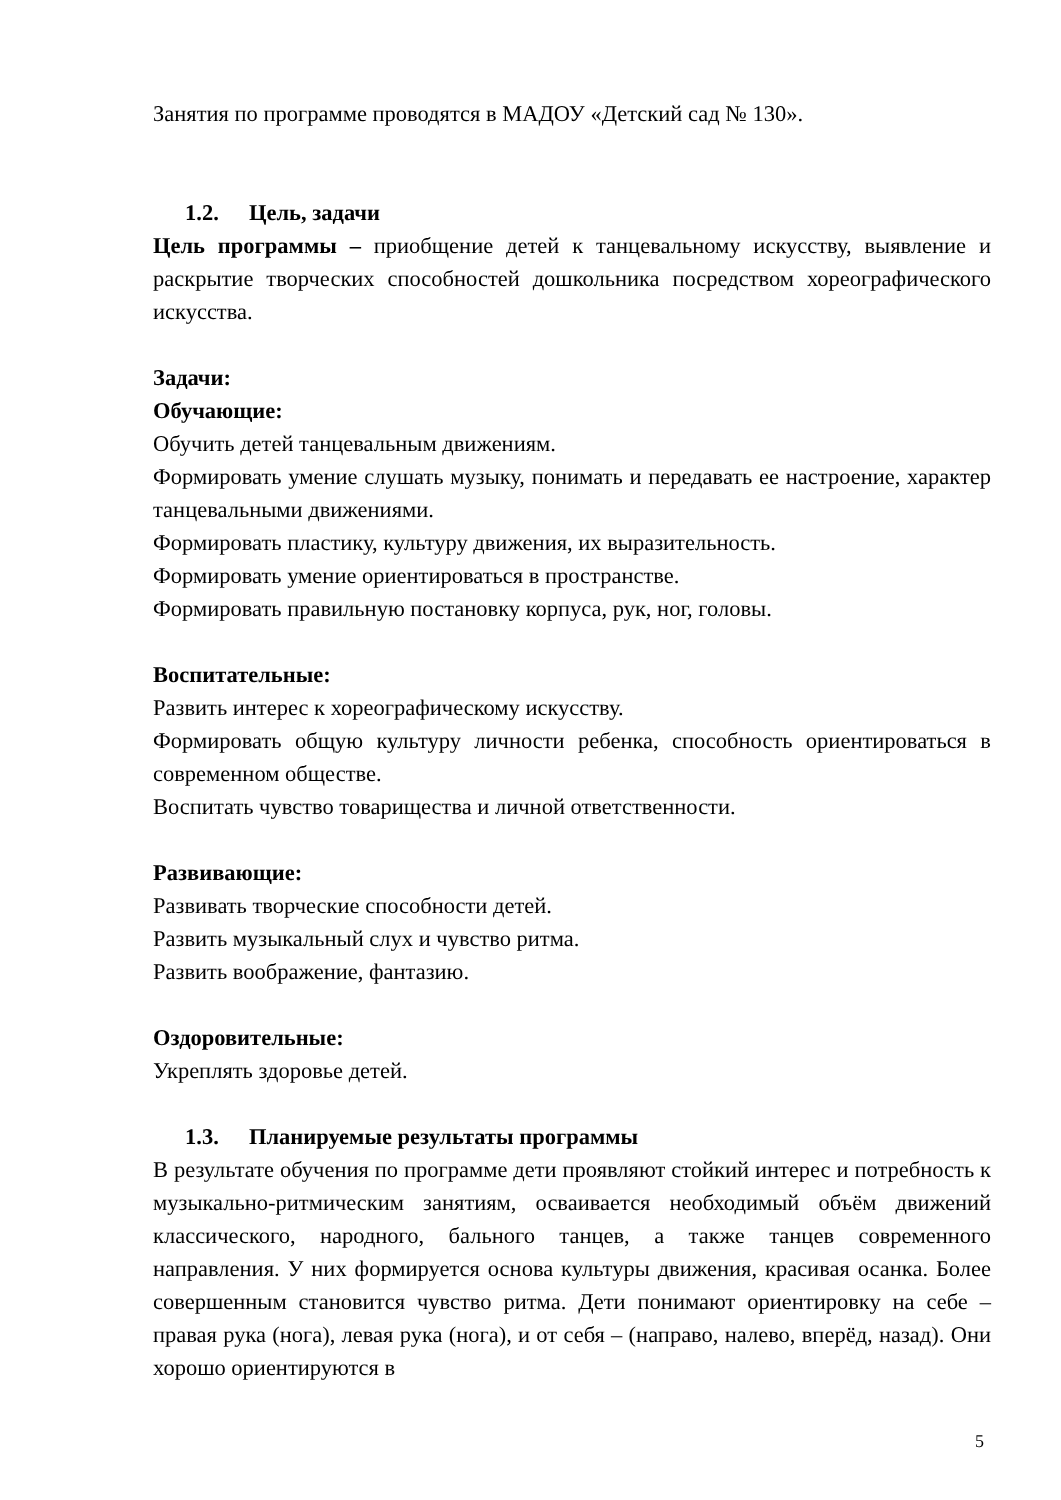Занятия по программе проводятся в МАДОУ «Детский сад № 130».
1.2. Цель, задачи
Цель программы – приобщение детей к танцевальному искусству, выявление и раскрытие творческих способностей дошкольника посредством хореографического искусства.
Задачи:
Обучающие:
Обучить детей танцевальным движениям.
Формировать умение слушать музыку, понимать и передавать ее настроение, характер танцевальными движениями.
Формировать пластику, культуру движения, их выразительность.
Формировать умение ориентироваться в пространстве.
Формировать правильную постановку корпуса, рук, ног, головы.
Воспитательные:
Развить интерес к хореографическому искусству.
Формировать общую культуру личности ребенка, способность ориентироваться в современном обществе.
Воспитать чувство товарищества и личной ответственности.
Развивающие:
Развивать творческие способности детей.
Развить музыкальный слух и чувство ритма.
Развить воображение, фантазию.
Оздоровительные:
Укреплять здоровье детей.
1.3. Планируемые результаты программы
В результате обучения по программе дети проявляют стойкий интерес и потребность к музыкально-ритмическим занятиям, осваивается необходимый объём движений классического, народного, бального танцев, а также танцев современного направления. У них формируется основа культуры движения, красивая осанка. Более совершенным становится чувство ритма. Дети понимают ориентировку на себе – правая рука (нога), левая рука (нога), и от себя – (направо, налево, вперёд, назад). Они хорошо ориентируются в
5